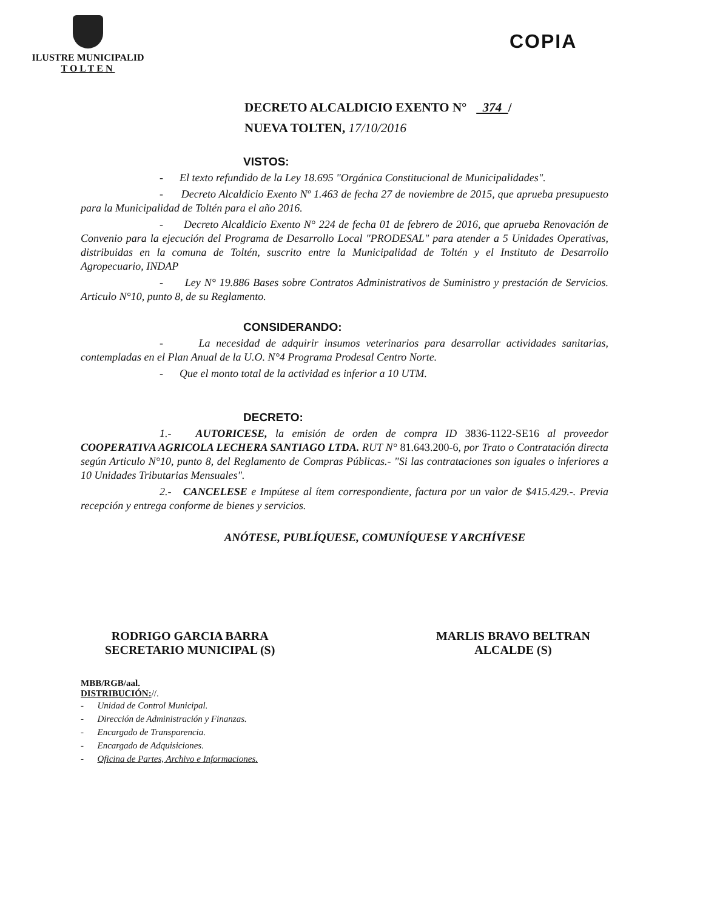ILUSTRE MUNICIPALID
TOLTEN
COPIA
DECRETO ALCALDICIO EXENTO N° 374 /
NUEVA TOLTEN, 17/10/2016
VISTOS:
- El texto refundido de la Ley 18.695 "Orgánica Constitucional de Municipalidades".
- Decreto Alcaldicio Exento Nº 1.463 de fecha 27 de noviembre de 2015, que aprueba presupuesto para la Municipalidad de Toltén para el año 2016.
- Decreto Alcaldicio Exento N° 224 de fecha 01 de febrero de 2016, que aprueba Renovación de Convenio para la ejecución del Programa de Desarrollo Local "PRODESAL" para atender a 5 Unidades Operativas, distribuidas en la comuna de Toltén, suscrito entre la Municipalidad de Toltén y el Instituto de Desarrollo Agropecuario, INDAP
- Ley N° 19.886 Bases sobre Contratos Administrativos de Suministro y prestación de Servicios. Articulo N°10, punto 8, de su Reglamento.
CONSIDERANDO:
- La necesidad de adquirir insumos veterinarios para desarrollar actividades sanitarias, contempladas en el Plan Anual de la U.O. N°4 Programa Prodesal Centro Norte.
- Que el monto total de la actividad es inferior a 10 UTM.
DECRETO:
1.- AUTORICESE, la emisión de orden de compra ID 3836-1122-SE16 al proveedor COOPERATIVA AGRICOLA LECHERA SANTIAGO LTDA. RUT N° 81.643.200-6, por Trato o Contratación directa según Articulo N°10, punto 8, del Reglamento de Compras Públicas.- "Si las contrataciones son iguales o inferiores a 10 Unidades Tributarias Mensuales".
2.- CANCELESE e Impútese al ítem correspondiente, factura por un valor de $415.429.-. Previa recepción y entrega conforme de bienes y servicios.
ANÓTESE, PUBLÍQUESE, COMUNÍQUESE Y ARCHÍVESE
RODRIGO GARCIA BARRA
SECRETARIO MUNICIPAL (S)
MARLIS BRAVO BELTRAN
ALCALDE (S)
MBB/RGB/aal.
DISTRIBUCIÓN://.
- Unidad de Control Municipal.
- Dirección de Administración y Finanzas.
- Encargado de Transparencia.
- Encargado de Adquisiciones.
- Oficina de Partes, Archivo e Informaciones.